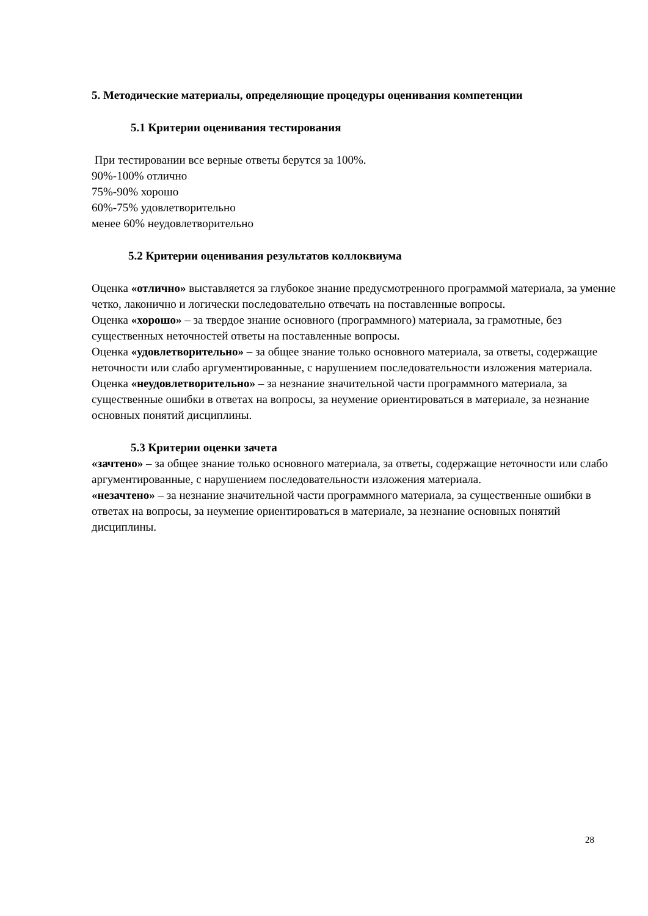5. Методические материалы, определяющие процедуры оценивания компетенции
5.1 Критерии оценивания тестирования
При тестировании все верные ответы берутся за 100%.
90%-100% отлично
75%-90% хорошо
60%-75% удовлетворительно
менее 60% неудовлетворительно
5.2 Критерии оценивания результатов коллоквиума
Оценка «отлично» выставляется за глубокое знание предусмотренного программой материала, за умение четко, лаконично и логически последовательно отвечать на поставленные вопросы.
Оценка «хорошо» – за твердое знание основного (программного) материала, за грамотные, без существенных неточностей ответы на поставленные вопросы.
Оценка «удовлетворительно» – за общее знание только основного материала, за ответы, содержащие неточности или слабо аргументированные, с нарушением последовательности изложения материала.
Оценка «неудовлетворительно» – за незнание значительной части программного материала, за существенные ошибки в ответах на вопросы, за неумение ориентироваться в материале, за незнание основных понятий дисциплины.
5.3 Критерии оценки зачета
«зачтено» – за общее знание только основного материала, за ответы, содержащие неточности или слабо аргументированные, с нарушением последовательности изложения материала.
«незачтено» – за незнание значительной части программного материала, за существенные ошибки в ответах на вопросы, за неумение ориентироваться в материале, за незнание основных понятий дисциплины.
28